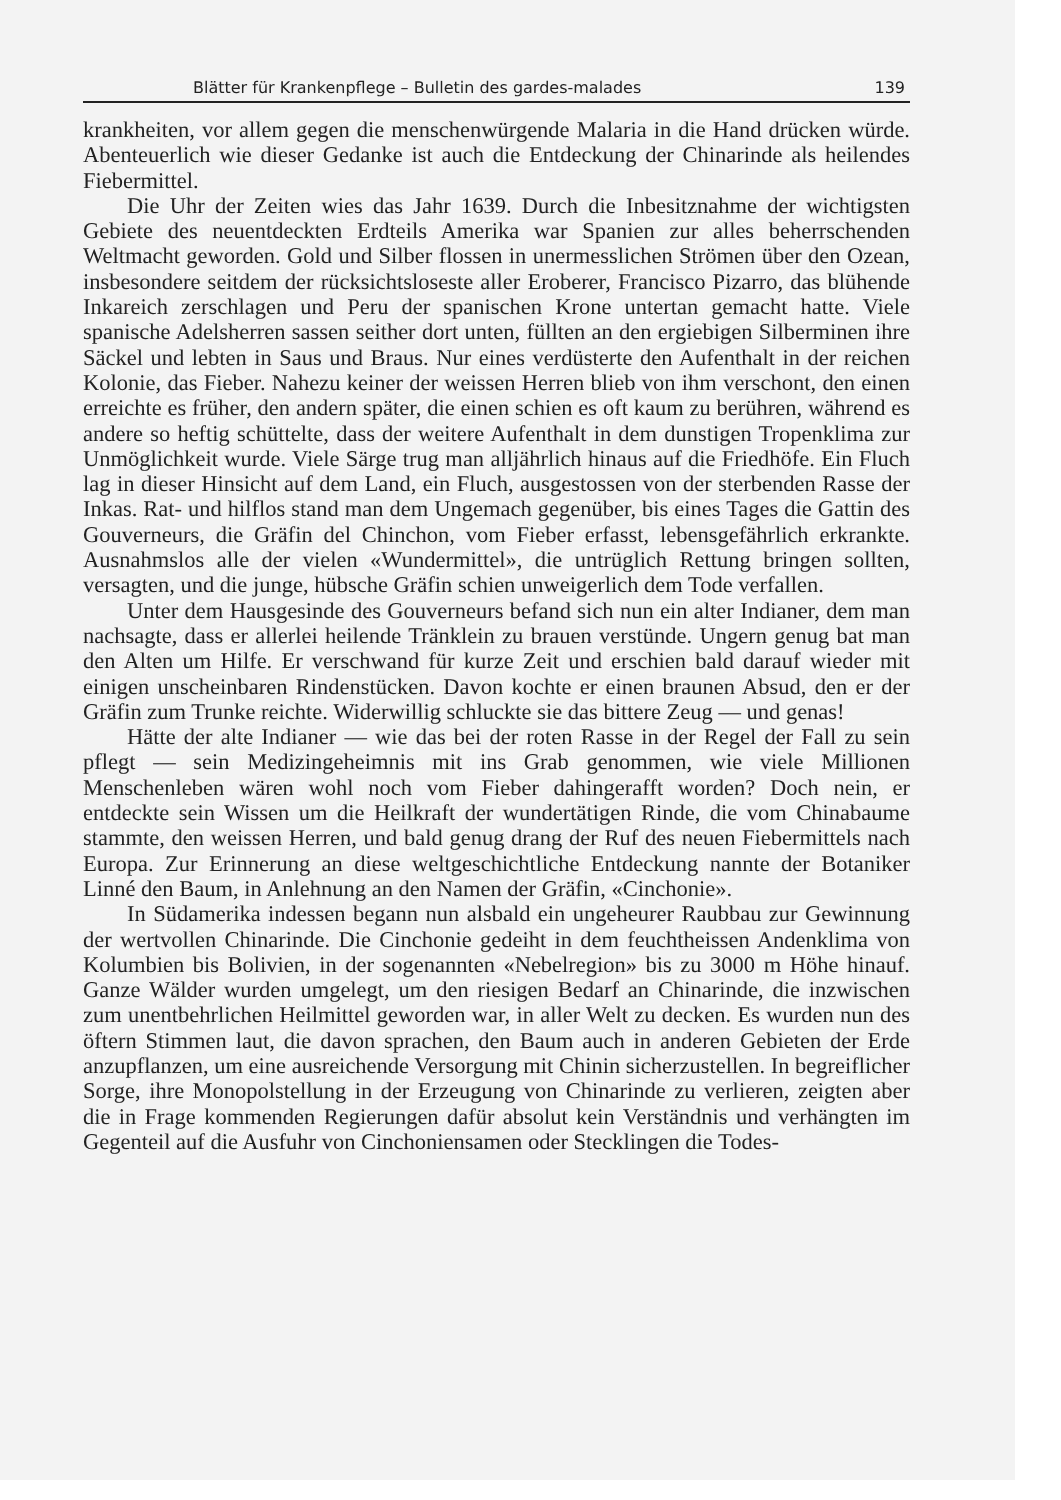Blätter für Krankenpflege – Bulletin des gardes-malades 139
krankheiten, vor allem gegen die menschenwürgende Malaria in die Hand drücken würde. Abenteuerlich wie dieser Gedanke ist auch die Entdeckung der Chinarinde als heilendes Fiebermittel.
Die Uhr der Zeiten wies das Jahr 1639. Durch die Inbesitznahme der wichtigsten Gebiete des neuentdeckten Erdteils Amerika war Spanien zur alles beherrschenden Weltmacht geworden. Gold und Silber flossen in unermesslichen Strömen über den Ozean, insbesondere seitdem der rücksichtsloseste aller Eroberer, Francisco Pizarro, das blühende Inkareich zerschlagen und Peru der spanischen Krone untertan gemacht hatte. Viele spanische Adelsherren sassen seither dort unten, füllten an den ergiebigen Silberminen ihre Säckel und lebten in Saus und Braus. Nur eines verdüsterte den Aufenthalt in der reichen Kolonie, das Fieber. Nahezu keiner der weissen Herren blieb von ihm verschont, den einen erreichte es früher, den andern später, die einen schien es oft kaum zu berühren, während es andere so heftig schüttelte, dass der weitere Aufenthalt in dem dunstigen Tropenklima zur Unmöglichkeit wurde. Viele Särge trug man alljährlich hinaus auf die Friedhöfe. Ein Fluch lag in dieser Hinsicht auf dem Land, ein Fluch, ausgestossen von der sterbenden Rasse der Inkas. Rat- und hilflos stand man dem Ungemach gegenüber, bis eines Tages die Gattin des Gouverneurs, die Gräfin del Chinchon, vom Fieber erfasst, lebensgefährlich erkrankte. Ausnahmslos alle der vielen «Wundermittel», die untrüglich Rettung bringen sollten, versagten, und die junge, hübsche Gräfin schien unweigerlich dem Tode verfallen.
Unter dem Hausgesinde des Gouverneurs befand sich nun ein alter Indianer, dem man nachsagte, dass er allerlei heilende Tränklein zu brauen verstünde. Ungern genug bat man den Alten um Hilfe. Er verschwand für kurze Zeit und erschien bald darauf wieder mit einigen unscheinbaren Rindenstücken. Davon kochte er einen braunen Absud, den er der Gräfin zum Trunke reichte. Widerwillig schluckte sie das bittere Zeug — und genas!
Hätte der alte Indianer — wie das bei der roten Rasse in der Regel der Fall zu sein pflegt — sein Medizingeheimnis mit ins Grab genommen, wie viele Millionen Menschenleben wären wohl noch vom Fieber dahingerafft worden? Doch nein, er entdeckte sein Wissen um die Heilkraft der wundertätigen Rinde, die vom Chinabaume stammte, den weissen Herren, und bald genug drang der Ruf des neuen Fiebermittels nach Europa. Zur Erinnerung an diese weltgeschichtliche Entdeckung nannte der Botaniker Linné den Baum, in Anlehnung an den Namen der Gräfin, «Cinchonie».
In Südamerika indessen begann nun alsbald ein ungeheurer Raubbau zur Gewinnung der wertvollen Chinarinde. Die Cinchonie gedeiht in dem feuchtheissen Andenklima von Kolumbien bis Bolivien, in der sogenannten «Nebelregion» bis zu 3000 m Höhe hinauf. Ganze Wälder wurden umgelegt, um den riesigen Bedarf an Chinarinde, die inzwischen zum unentbehrlichen Heilmittel geworden war, in aller Welt zu decken. Es wurden nun des öftern Stimmen laut, die davon sprachen, den Baum auch in anderen Gebieten der Erde anzupflanzen, um eine ausreichende Versorgung mit Chinin sicherzustellen. In begreiflicher Sorge, ihre Monopolstellung in der Erzeugung von Chinarinde zu verlieren, zeigten aber die in Frage kommenden Regierungen dafür absolut kein Verständnis und verhängten im Gegenteil auf die Ausfuhr von Cinchoniensamen oder Stecklingen die Todes-